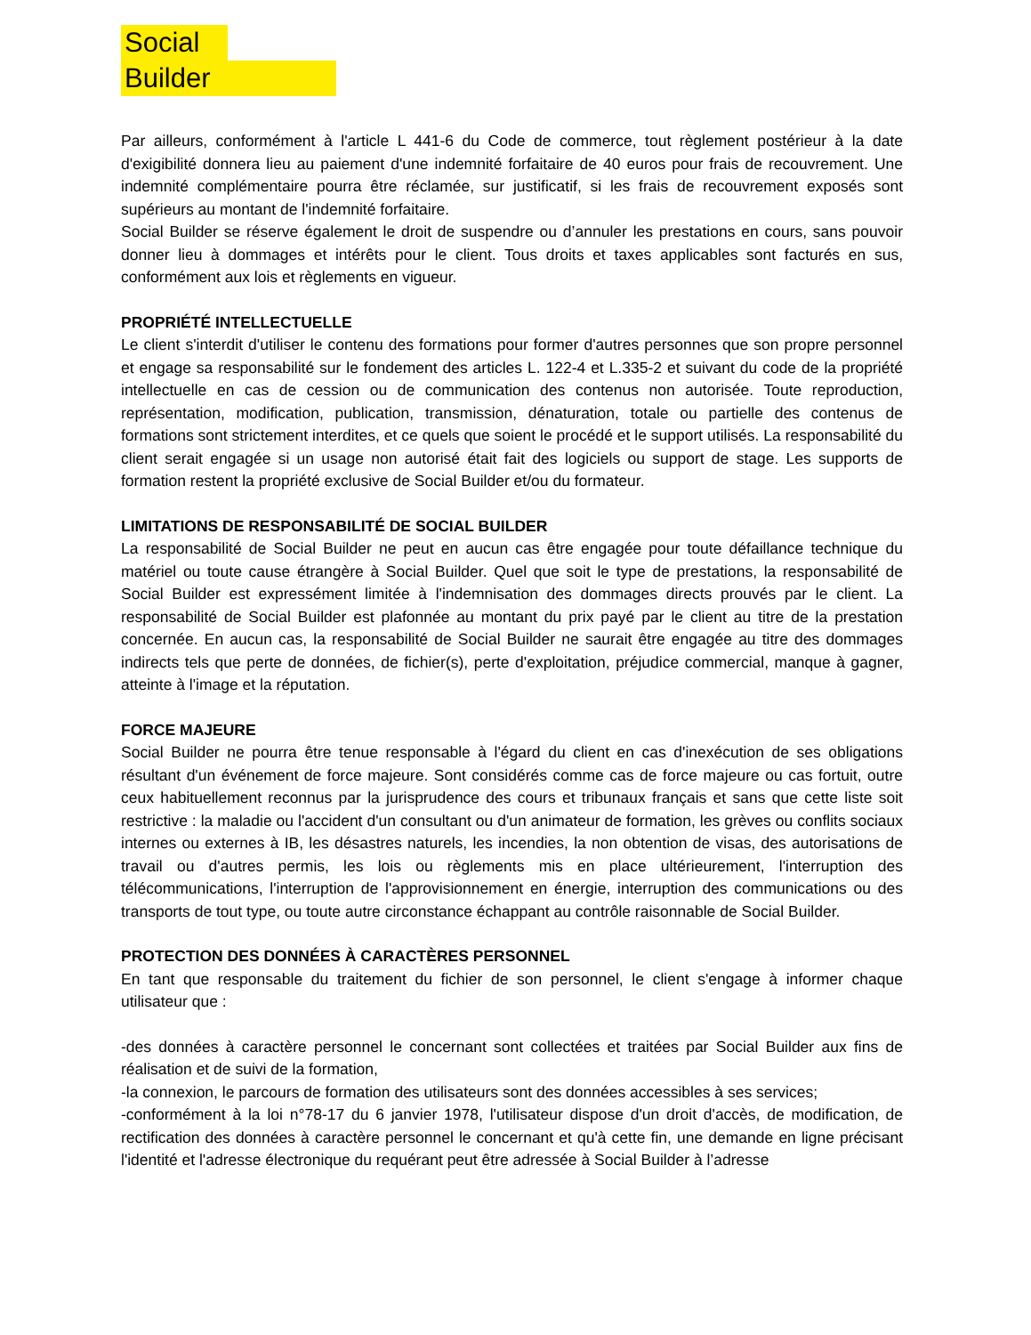Social
Builder
Par ailleurs, conformément à l'article L 441-6 du Code de commerce, tout règlement postérieur à la date d'exigibilité donnera lieu au paiement d'une indemnité forfaitaire de 40 euros pour frais de recouvrement. Une indemnité complémentaire pourra être réclamée, sur justificatif, si les frais de recouvrement exposés sont supérieurs au montant de l'indemnité forfaitaire.
Social Builder se réserve également le droit de suspendre ou d’annuler les prestations en cours, sans pouvoir donner lieu à dommages et intérêts pour le client. Tous droits et taxes applicables sont facturés en sus, conformément aux lois et règlements en vigueur.
PROPRIÉTÉ INTELLECTUELLE
Le client s'interdit d'utiliser le contenu des formations pour former d'autres personnes que son propre personnel et engage sa responsabilité sur le fondement des articles L. 122-4 et L.335-2 et suivant du code de la propriété intellectuelle en cas de cession ou de communication des contenus non autorisée. Toute reproduction, représentation, modification, publication, transmission, dénaturation, totale ou partielle des contenus de formations sont strictement interdites, et ce quels que soient le procédé et le support utilisés. La responsabilité du client serait engagée si un usage non autorisé était fait des logiciels ou support de stage. Les supports de formation restent la propriété exclusive de Social Builder et/ou du formateur.
LIMITATIONS DE RESPONSABILITÉ DE SOCIAL BUILDER
La responsabilité de Social Builder ne peut en aucun cas être engagée pour toute défaillance technique du matériel ou toute cause étrangère à Social Builder. Quel que soit le type de prestations, la responsabilité de Social Builder est expressément limitée à l'indemnisation des dommages directs prouvés par le client. La responsabilité de Social Builder est plafonnée au montant du prix payé par le client au titre de la prestation concernée. En aucun cas, la responsabilité de Social Builder ne saurait être engagée au titre des dommages indirects tels que perte de données, de fichier(s), perte d'exploitation, préjudice commercial, manque à gagner, atteinte à l'image et la réputation.
FORCE MAJEURE
Social Builder ne pourra être tenue responsable à l'égard du client en cas d'inexécution de ses obligations résultant d'un événement de force majeure. Sont considérés comme cas de force majeure ou cas fortuit, outre ceux habituellement reconnus par la jurisprudence des cours et tribunaux français et sans que cette liste soit restrictive : la maladie ou l'accident d'un consultant ou d'un animateur de formation, les grèves ou conflits sociaux internes ou externes à IB, les désastres naturels, les incendies, la non obtention de visas, des autorisations de travail ou d'autres permis, les lois ou règlements mis en place ultérieurement, l'interruption des télécommunications, l'interruption de l'approvisionnement en énergie, interruption des communications ou des transports de tout type, ou toute autre circonstance échappant au contrôle raisonnable de Social Builder.
PROTECTION DES DONNÉES À CARACTÈRES PERSONNEL
En tant que responsable du traitement du fichier de son personnel, le client s'engage à informer chaque utilisateur que :
-des données à caractère personnel le concernant sont collectées et traitées par Social Builder aux fins de réalisation et de suivi de la formation,
-la connexion, le parcours de formation des utilisateurs sont des données accessibles à ses services;
-conformément à la loi n°78-17 du 6 janvier 1978, l'utilisateur dispose d'un droit d'accès, de modification, de rectification des données à caractère personnel le concernant et qu'à cette fin, une demande en ligne précisant l'identité et l'adresse électronique du requérant peut être adressée à Social Builder à l’adresse